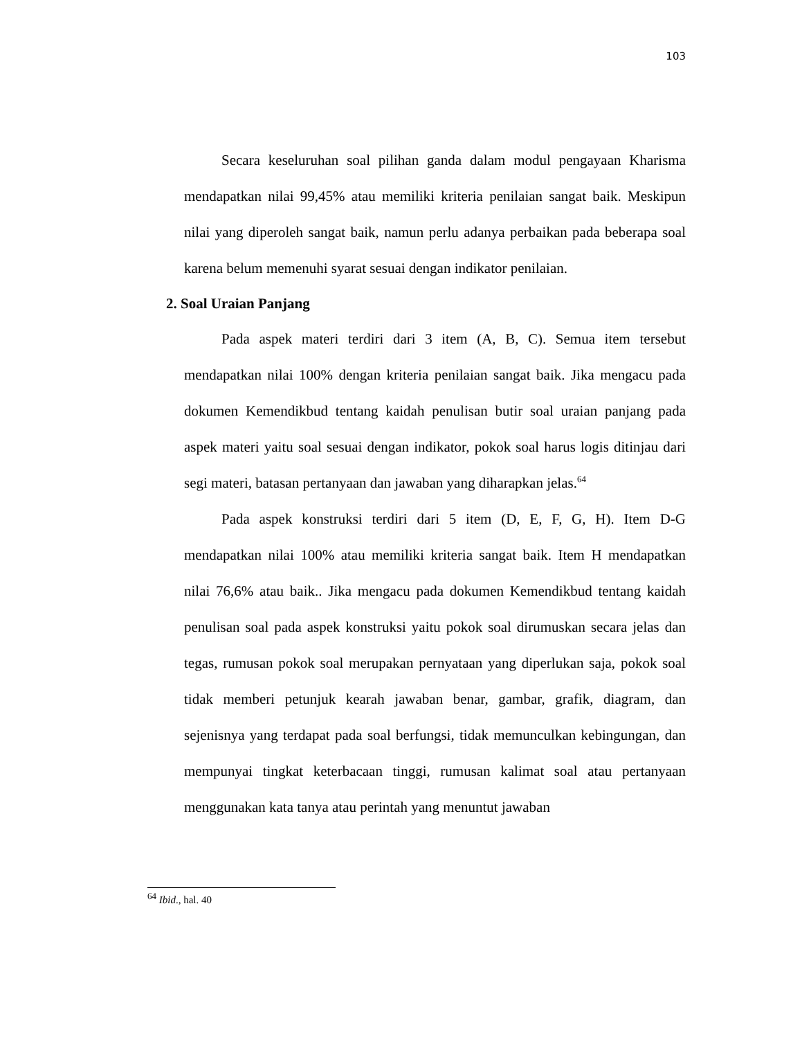103
Secara keseluruhan soal pilihan ganda dalam modul pengayaan Kharisma mendapatkan nilai 99,45% atau memiliki kriteria penilaian sangat baik. Meskipun nilai yang diperoleh sangat baik, namun perlu adanya perbaikan pada beberapa soal karena belum memenuhi syarat sesuai dengan indikator penilaian.
2. Soal Uraian Panjang
Pada aspek materi terdiri dari 3 item (A, B, C). Semua item tersebut mendapatkan nilai 100% dengan kriteria penilaian sangat baik. Jika mengacu pada dokumen Kemendikbud tentang kaidah penulisan butir soal uraian panjang pada aspek materi yaitu soal sesuai dengan indikator, pokok soal harus logis ditinjau dari segi materi, batasan pertanyaan dan jawaban yang diharapkan jelas.<sup>64</sup>
Pada aspek konstruksi terdiri dari 5 item (D, E, F, G, H). Item D-G mendapatkan nilai 100% atau memiliki kriteria sangat baik. Item H mendapatkan nilai 76,6% atau baik.. Jika mengacu pada dokumen Kemendikbud tentang kaidah penulisan soal pada aspek konstruksi yaitu pokok soal dirumuskan secara jelas dan tegas, rumusan pokok soal merupakan pernyataan yang diperlukan saja, pokok soal tidak memberi petunjuk kearah jawaban benar, gambar, grafik, diagram, dan sejenisnya yang terdapat pada soal berfungsi, tidak memunculkan kebingungan, dan mempunyai tingkat keterbacaan tinggi, rumusan kalimat soal atau pertanyaan menggunakan kata tanya atau perintah yang menuntut jawaban
<sup>64</sup> Ibid., hal. 40